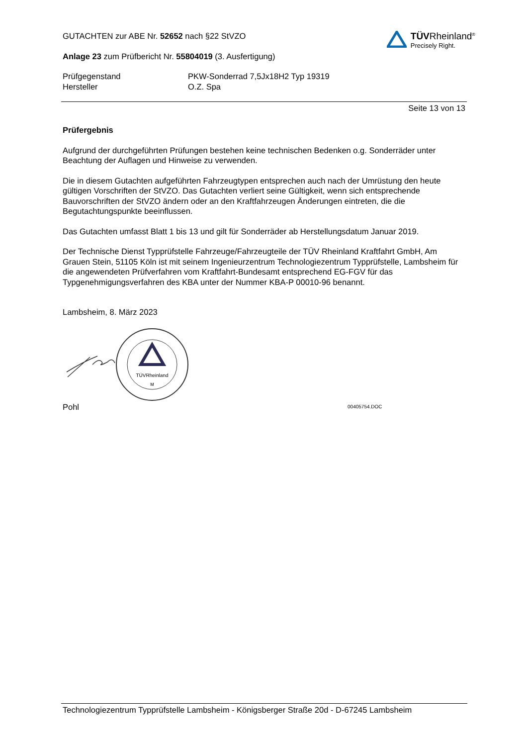GUTACHTEN zur ABE Nr. 52652 nach §22 StVZO
Anlage 23 zum Prüfbericht Nr. 55804019 (3. Ausfertigung)
TÜVRheinland<sup>®</sup>
Precisely Right.
Prüfgegenstand PKW-Sonderrad 7,5Jx18H2 Typ 19319
Hersteller O.Z. Spa
Seite 13 von 13
Prüfergebnis
Aufgrund der durchgeführten Prüfungen bestehen keine technischen Bedenken o.g. Sonderräder unter Beachtung der Auflagen und Hinweise zu verwenden.
Die in diesem Gutachten aufgeführten Fahrzeugtypen entsprechen auch nach der Umrüstung den heute gültigen Vorschriften der StVZO. Das Gutachten verliert seine Gültigkeit, wenn sich entsprechende Bauvorschriften der StVZO ändern oder an den Kraftfahrzeugen Änderungen eintreten, die die Begutachtungspunkte beeinflussen.
Das Gutachten umfasst Blatt 1 bis 13 und gilt für Sonderräder ab Herstellungsdatum Januar 2019.
Der Technische Dienst Typprüfstelle Fahrzeuge/Fahrzeugteile der TÜV Rheinland Kraftfahrt GmbH, Am Grauen Stein, 51105 Köln ist mit seinem Ingenieurzentrum Technologiezentrum Typprüfstelle, Lambsheim für die angewendeten Prüfverfahren vom Kraftfahrt-Bundesamt entsprechend EG-FGV für das Typgenehmigungsverfahren des KBA unter der Nummer KBA-P 00010-96 benannt.
Lambsheim, 8. März 2023
TÜVRheinland
M
Pohl 00405754.DOC
Technologiezentrum Typprüfstelle Lambsheim - Königsberger Straße 20d - D-67245 Lambsheim